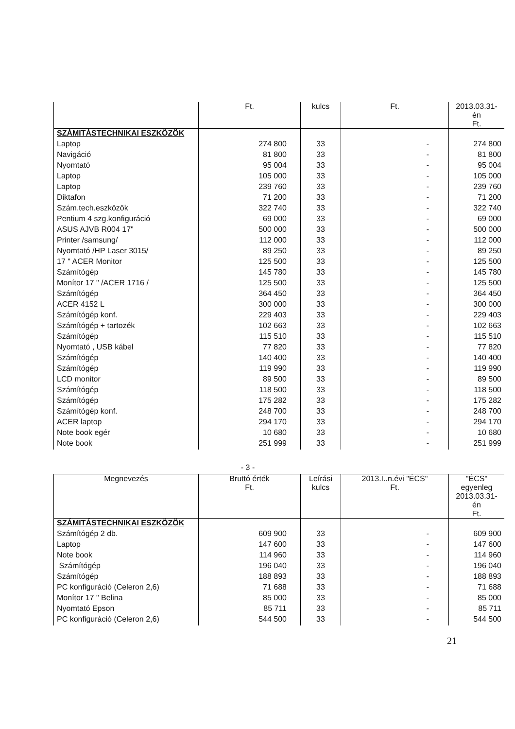| | Ft. | kulcs | Ft. | 2013.03.31-én Ft. |
| --- | --- | --- | --- | --- |
| SZÁMITÁSTECHNIKAI ESZKÖZÖK | | | | |
| Laptop | 274 800 | 33 | - | 274 800 |
| Navigáció | 81 800 | 33 | - | 81 800 |
| Nyomtató | 95 004 | 33 | - | 95 004 |
| Laptop | 105 000 | 33 | - | 105 000 |
| Laptop | 239 760 | 33 | - | 239 760 |
| Diktafon | 71 200 | 33 | - | 71 200 |
| Szám.tech.eszközök | 322 740 | 33 | - | 322 740 |
| Pentium 4 szg.konfiguráció | 69 000 | 33 | - | 69 000 |
| ASUS AJVB R004 17" | 500 000 | 33 | - | 500 000 |
| Printer /samsung/ | 112 000 | 33 | - | 112 000 |
| Nyomtató /HP Laser 3015/ | 89 250 | 33 | - | 89 250 |
| 17 " ACER Monitor | 125 500 | 33 | - | 125 500 |
| Számítógép | 145 780 | 33 | - | 145 780 |
| Monítor 17 " /ACER 1716 / | 125 500 | 33 | - | 125 500 |
| Számítógép | 364 450 | 33 | - | 364 450 |
| ACER 4152 L | 300 000 | 33 | - | 300 000 |
| Számítógép konf. | 229 403 | 33 | - | 229 403 |
| Számítógép + tartozék | 102 663 | 33 | - | 102 663 |
| Számítógép | 115 510 | 33 | - | 115 510 |
| Nyomtató , USB kábel | 77 820 | 33 | - | 77 820 |
| Számítógép | 140 400 | 33 | - | 140 400 |
| Számítógép | 119 990 | 33 | - | 119 990 |
| LCD monitor | 89 500 | 33 | - | 89 500 |
| Számítógép | 118 500 | 33 | - | 118 500 |
| Számítógép | 175 282 | 33 | - | 175 282 |
| Számítógép konf. | 248 700 | 33 | - | 248 700 |
| ACER laptop | 294 170 | 33 | - | 294 170 |
| Note book egér | 10 680 | 33 | - | 10 680 |
| Note book | 251 999 | 33 | - | 251 999 |
- 3 -
| Megnevezés | Bruttó érték Ft. | Leírási kulcs | 2013.I..n.évi "ÉCS" Ft. | "ÉCS" egyenleg 2013.03.31-én Ft. |
| --- | --- | --- | --- | --- |
| SZÁMITÁSTECHNIKAI ESZKÖZÖK | | | | |
| Számítógép 2 db. | 609 900 | 33 | - | 609 900 |
| Laptop | 147 600 | 33 | - | 147 600 |
| Note book | 114 960 | 33 | - | 114 960 |
| Számítógép | 196 040 | 33 | - | 196 040 |
| Számítógép | 188 893 | 33 | - | 188 893 |
| PC konfiguráció (Celeron 2,6) | 71 688 | 33 | - | 71 688 |
| Monítor 17 " Belina | 85 000 | 33 | - | 85 000 |
| Nyomtató Epson | 85 711 | 33 | - | 85 711 |
| PC konfiguráció (Celeron 2,6) | 544 500 | 33 | - | 544 500 |
21